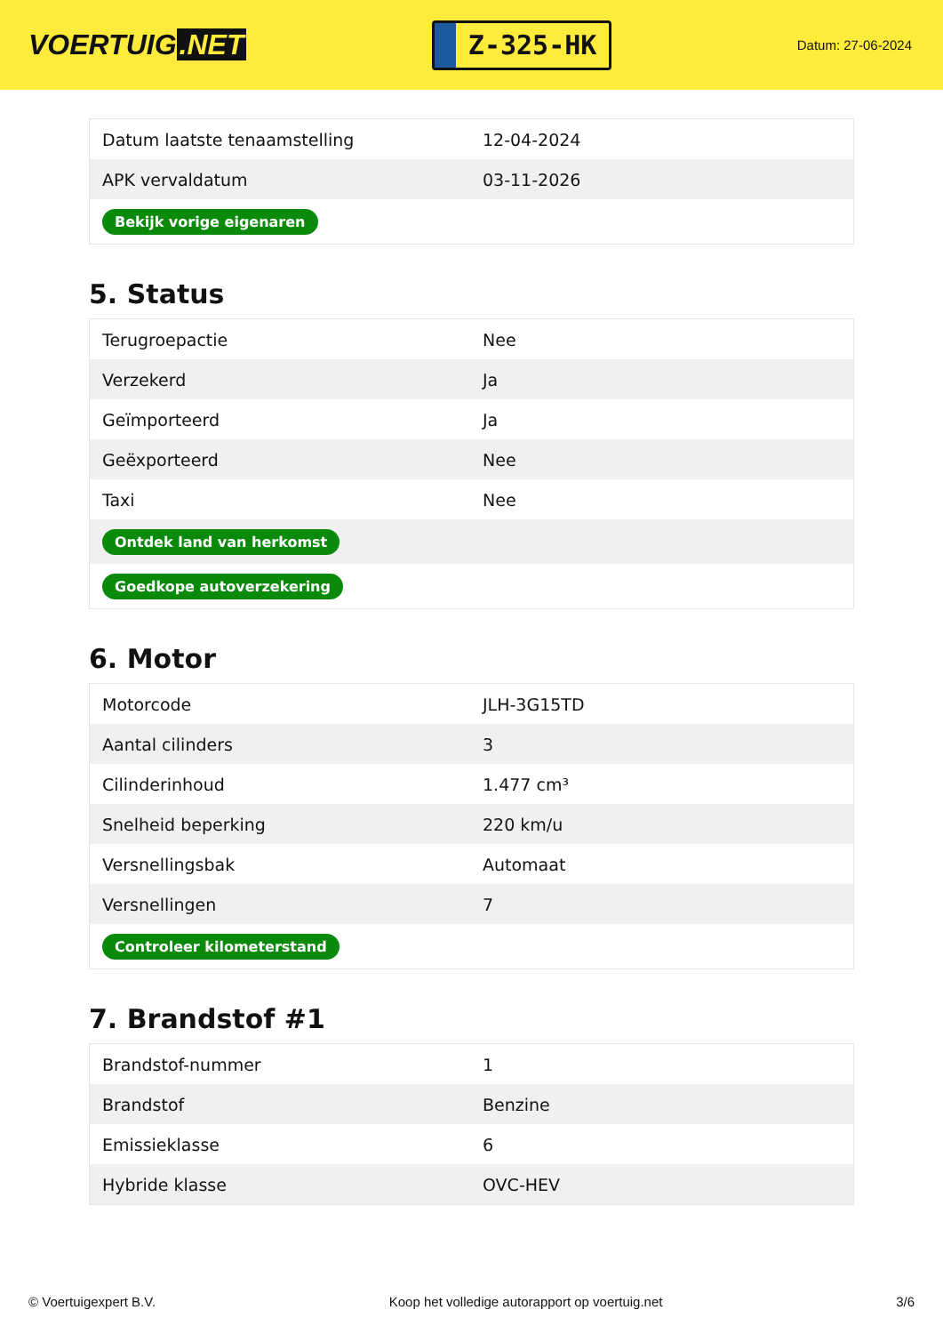VOERTUIG.NET
Z-325-HK
Datum: 27-06-2024
| Datum laatste tenaamstelling | 12-04-2024 |
| APK vervaldatum | 03-11-2026 |
| Bekijk vorige eigenaren | |
5. Status
| Terugroepactie | Nee |
| Verzekerd | Ja |
| Geïmporteerd | Ja |
| Geëxporteerd | Nee |
| Taxi | Nee |
| Ontdek land van herkomst | |
| Goedkope autoverzekering | |
6. Motor
| Motorcode | JLH-3G15TD |
| Aantal cilinders | 3 |
| Cilinderinhoud | 1.477 cm³ |
| Snelheid beperking | 220 km/u |
| Versnellingsbak | Automaat |
| Versnellingen | 7 |
| Controleer kilometerstand | |
7. Brandstof #1
| Brandstof-nummer | 1 |
| Brandstof | Benzine |
| Emissieklasse | 6 |
| Hybride klasse | OVC-HEV |
© Voertuigexpert B.V. Koop het volledige autorapport op voertuig.net 3/6